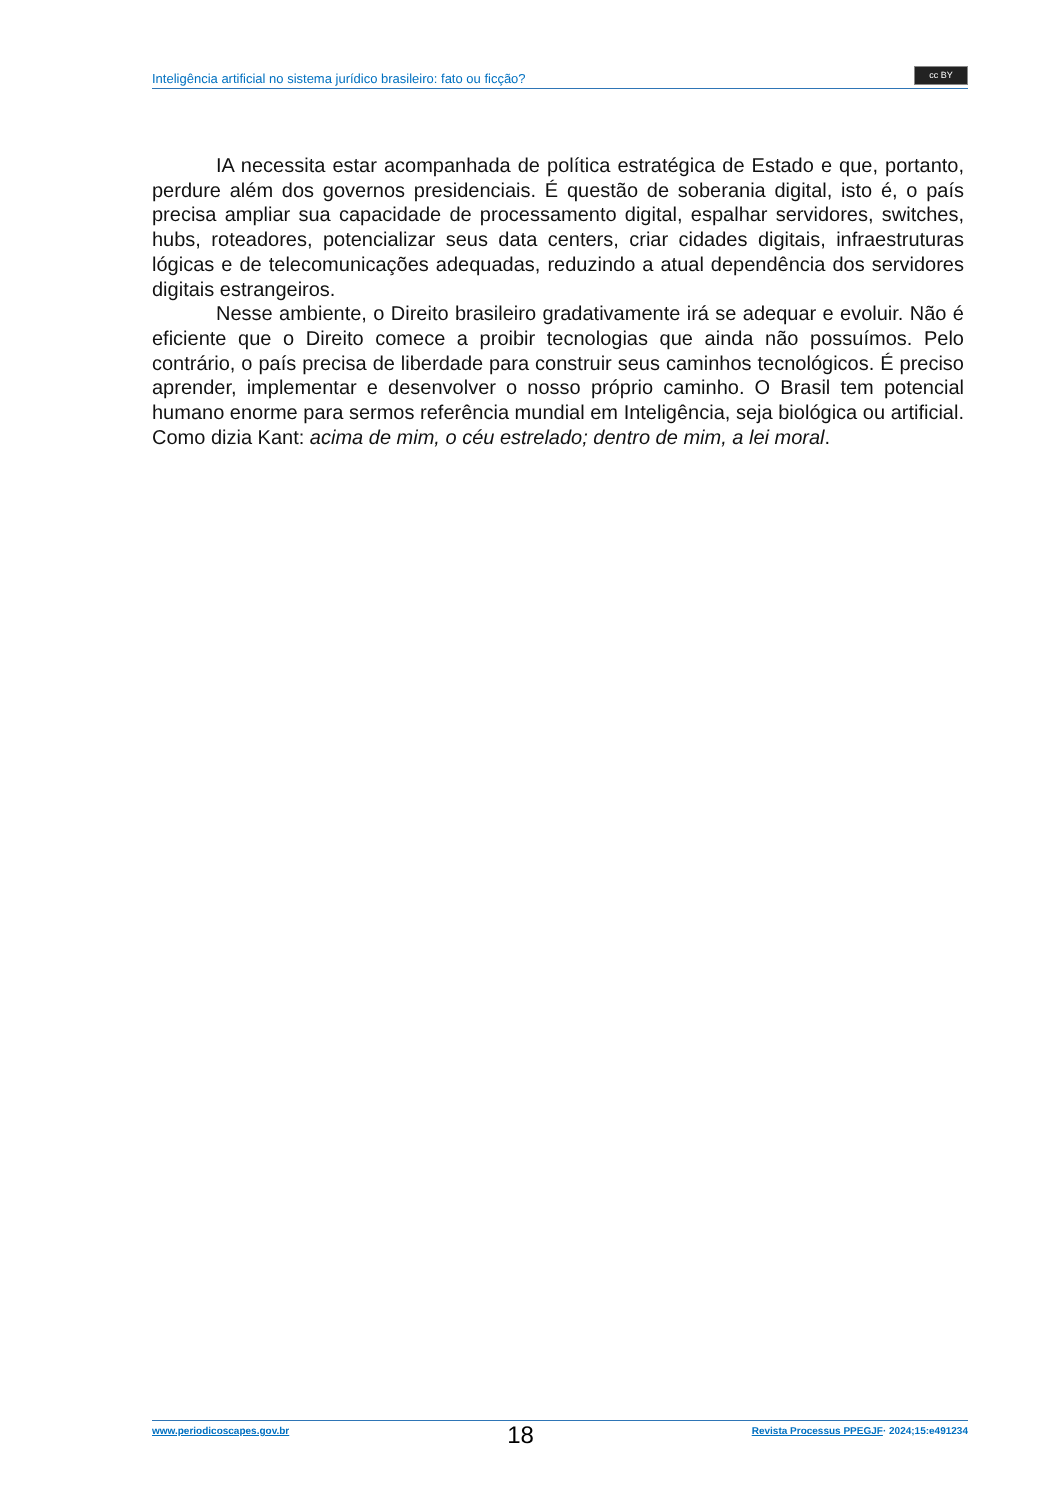Inteligência artificial no sistema jurídico brasileiro: fato ou ficção?
cc BY
IA necessita estar acompanhada de política estratégica de Estado e que, portanto, perdure além dos governos presidenciais. É questão de soberania digital, isto é, o país precisa ampliar sua capacidade de processamento digital, espalhar servidores, switches, hubs, roteadores, potencializar seus data centers, criar cidades digitais, infraestruturas lógicas e de telecomunicações adequadas, reduzindo a atual dependência dos servidores digitais estrangeiros.
Nesse ambiente, o Direito brasileiro gradativamente irá se adequar e evoluir. Não é eficiente que o Direito comece a proibir tecnologias que ainda não possuímos. Pelo contrário, o país precisa de liberdade para construir seus caminhos tecnológicos. É preciso aprender, implementar e desenvolver o nosso próprio caminho. O Brasil tem potencial humano enorme para sermos referência mundial em Inteligência, seja biológica ou artificial. Como dizia Kant: acima de mim, o céu estrelado; dentro de mim, a lei moral.
www.periodicoscapes.gov.br 18 Revista Processus PPEGJF· 2024;15:e491234